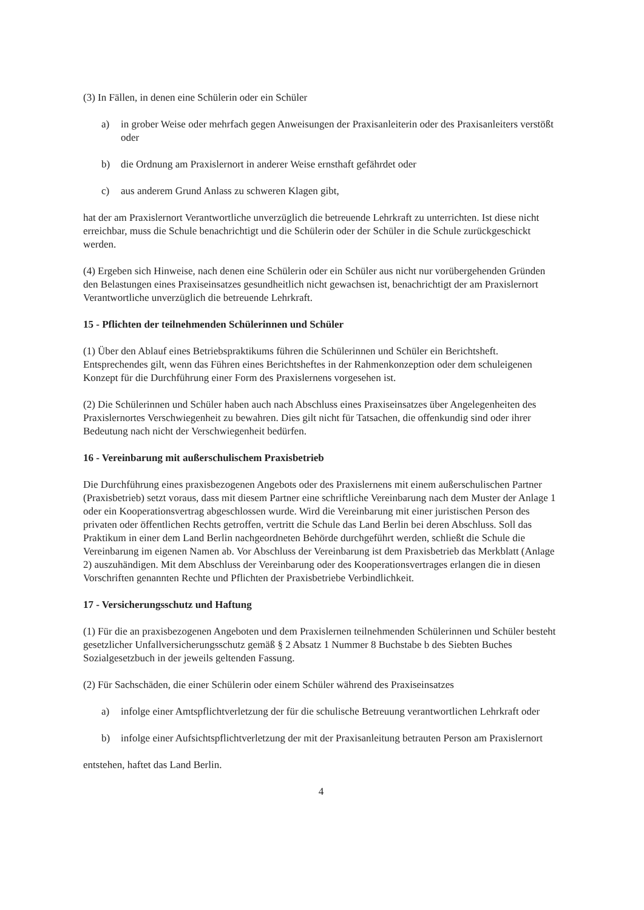(3) In Fällen, in denen eine Schülerin oder ein Schüler
a) in grober Weise oder mehrfach gegen Anweisungen der Praxisanleiterin oder des Praxisanleiters verstößt oder
b) die Ordnung am Praxislernort in anderer Weise ernsthaft gefährdet oder
c) aus anderem Grund Anlass zu schweren Klagen gibt,
hat der am Praxislernort Verantwortliche unverzüglich die betreuende Lehrkraft zu unterrichten. Ist diese nicht erreichbar, muss die Schule benachrichtigt und die Schülerin oder der Schüler in die Schule zurückgeschickt werden.
(4) Ergeben sich Hinweise, nach denen eine Schülerin oder ein Schüler aus nicht nur vorübergehenden Gründen den Belastungen eines Praxiseinsatzes gesundheitlich nicht gewachsen ist, benachrichtigt der am Praxislernort Verantwortliche unverzüglich die betreuende Lehrkraft.
15 - Pflichten der teilnehmenden Schülerinnen und Schüler
(1) Über den Ablauf eines Betriebspraktikums führen die Schülerinnen und Schüler ein Berichtsheft. Entsprechendes gilt, wenn das Führen eines Berichtsheftes in der Rahmenkonzeption oder dem schuleigenen Konzept für die Durchführung einer Form des Praxislernens vorgesehen ist.
(2) Die Schülerinnen und Schüler haben auch nach Abschluss eines Praxiseinsatzes über Angelegenheiten des Praxislernortes Verschwiegenheit zu bewahren. Dies gilt nicht für Tatsachen, die offenkundig sind oder ihrer Bedeutung nach nicht der Verschwiegenheit bedürfen.
16 - Vereinbarung mit außerschulischem Praxisbetrieb
Die Durchführung eines praxisbezogenen Angebots oder des Praxislernens mit einem außerschulischen Partner (Praxisbetrieb) setzt voraus, dass mit diesem Partner eine schriftliche Vereinbarung nach dem Muster der Anlage 1 oder ein Kooperationsvertrag abgeschlossen wurde. Wird die Vereinbarung mit einer juristischen Person des privaten oder öffentlichen Rechts getroffen, vertritt die Schule das Land Berlin bei deren Abschluss. Soll das Praktikum in einer dem Land Berlin nachgeordneten Behörde durchgeführt werden, schließt die Schule die Vereinbarung im eigenen Namen ab. Vor Abschluss der Vereinbarung ist dem Praxisbetrieb das Merkblatt (Anlage 2) auszuhändigen. Mit dem Abschluss der Vereinbarung oder des Kooperationsvertrages erlangen die in diesen Vorschriften genannten Rechte und Pflichten der Praxisbetriebe Verbindlichkeit.
17 - Versicherungsschutz und Haftung
(1) Für die an praxisbezogenen Angeboten und dem Praxislernen teilnehmenden Schülerinnen und Schüler besteht gesetzlicher Unfallversicherungsschutz gemäß § 2 Absatz 1 Nummer 8 Buchstabe b des Siebten Buches Sozialgesetzbuch in der jeweils geltenden Fassung.
(2) Für Sachschäden, die einer Schülerin oder einem Schüler während des Praxiseinsatzes
a) infolge einer Amtspflichtverletzung der für die schulische Betreuung verantwortlichen Lehrkraft oder
b) infolge einer Aufsichtspflichtverletzung der mit der Praxisanleitung betrauten Person am Praxislernort
entstehen, haftet das Land Berlin.
4